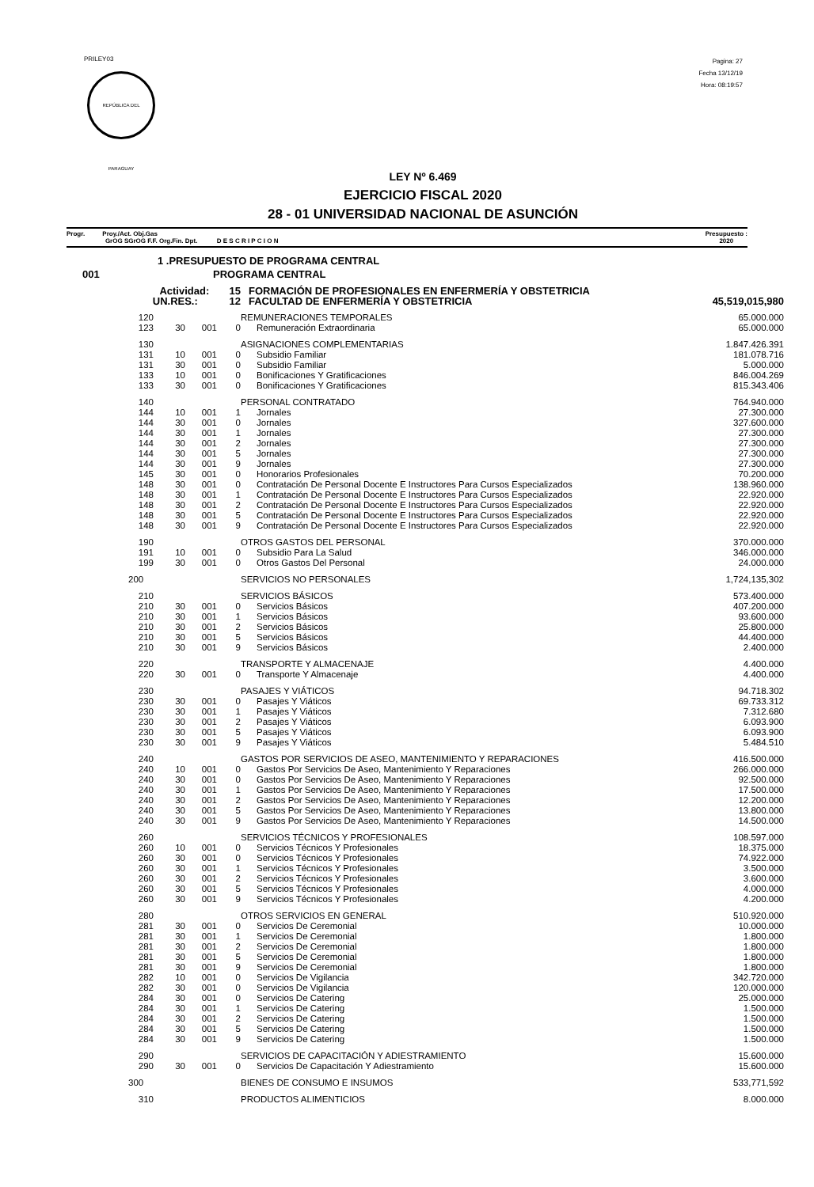PRILEY03
REPÚBLICA DEL PARAGUAY
Pagina: 27
Fecha 13/12/19
Hora: 08:19:57
LEY Nº 6.469
EJERCICIO FISCAL 2020
28 - 01 UNIVERSIDAD NACIONAL DE ASUNCIÓN
Progr. Proy./Act. Obj.Gas
GrOG SGrOG F.F. Org.Fin. Dpt. D E S C R I P C I O N Presupuesto :
2020
| 1 .PRESUPUESTO DE PROGRAMA CENTRAL | | | | | |
| 001 | PROGRAMA CENTRAL | | | | |
| Actividad: 15 | | | | FORMACIÓN DE PROFESIONALES EN ENFERMERÍA Y OBSTETRICIA | |
| UN.RES.: 12 | | | | FACULTAD DE ENFERMERÍA Y OBSTETRICIA | 45,519,015,980 |
| 120 | | | | REMUNERACIONES TEMPORALES | 65.000.000 |
| 123 | 30 | 001 | 0 | Remuneración Extraordinaria | 65.000.000 |
| 130 | | | | ASIGNACIONES COMPLEMENTARIAS | 1.847.426.391 |
| 131 | 10 | 001 | 0 | Subsidio Familiar | 181.078.716 |
| 131 | 30 | 001 | 0 | Subsidio Familiar | 5.000.000 |
| 133 | 10 | 001 | 0 | Bonificaciones Y Gratificaciones | 846.004.269 |
| 133 | 30 | 001 | 0 | Bonificaciones Y Gratificaciones | 815.343.406 |
| 140 | | | | PERSONAL CONTRATADO | 764.940.000 |
| 144 | 10 | 001 | 1 | Jornales | 27.300.000 |
| 144 | 30 | 001 | 0 | Jornales | 327.600.000 |
| 144 | 30 | 001 | 1 | Jornales | 27.300.000 |
| 144 | 30 | 001 | 2 | Jornales | 27.300.000 |
| 144 | 30 | 001 | 5 | Jornales | 27.300.000 |
| 144 | 30 | 001 | 9 | Jornales | 27.300.000 |
| 145 | 30 | 001 | 0 | Honorarios Profesionales | 70.200.000 |
| 148 | 30 | 001 | 0 | Contratación De Personal Docente E Instructores Para Cursos Especializados | 138.960.000 |
| 148 | 30 | 001 | 1 | Contratación De Personal Docente E Instructores Para Cursos Especializados | 22.920.000 |
| 148 | 30 | 001 | 2 | Contratación De Personal Docente E Instructores Para Cursos Especializados | 22.920.000 |
| 148 | 30 | 001 | 5 | Contratación De Personal Docente E Instructores Para Cursos Especializados | 22.920.000 |
| 148 | 30 | 001 | 9 | Contratación De Personal Docente E Instructores Para Cursos Especializados | 22.920.000 |
| 190 | | | | OTROS GASTOS DEL PERSONAL | 370.000.000 |
| 191 | 10 | 001 | 0 | Subsidio Para La Salud | 346.000.000 |
| 199 | 30 | 001 | 0 | Otros Gastos Del Personal | 24.000.000 |
| 200 | | | | SERVICIOS NO PERSONALES | 1,724,135,302 |
| 210 | | | | SERVICIOS BÁSICOS | 573.400.000 |
| 210 | 30 | 001 | 0 | Servicios Básicos | 407.200.000 |
| 210 | 30 | 001 | 1 | Servicios Básicos | 93.600.000 |
| 210 | 30 | 001 | 2 | Servicios Básicos | 25.800.000 |
| 210 | 30 | 001 | 5 | Servicios Básicos | 44.400.000 |
| 210 | 30 | 001 | 9 | Servicios Básicos | 2.400.000 |
| 220 | | | | TRANSPORTE Y ALMACENAJE | 4.400.000 |
| 220 | 30 | 001 | 0 | Transporte Y Almacenaje | 4.400.000 |
| 230 | | | | PASAJES Y VIÁTICOS | 94.718.302 |
| 230 | 30 | 001 | 0 | Pasajes Y Viáticos | 69.733.312 |
| 230 | 30 | 001 | 1 | Pasajes Y Viáticos | 7.312.680 |
| 230 | 30 | 001 | 2 | Pasajes Y Viáticos | 6.093.900 |
| 230 | 30 | 001 | 5 | Pasajes Y Viáticos | 6.093.900 |
| 230 | 30 | 001 | 9 | Pasajes Y Viáticos | 5.484.510 |
| 240 | | | | GASTOS POR SERVICIOS DE ASEO, MANTENIMIENTO Y REPARACIONES | 416.500.000 |
| 240 | 10 | 001 | 0 | Gastos Por Servicios De Aseo, Mantenimiento Y Reparaciones | 266.000.000 |
| 240 | 30 | 001 | 0 | Gastos Por Servicios De Aseo, Mantenimiento Y Reparaciones | 92.500.000 |
| 240 | 30 | 001 | 1 | Gastos Por Servicios De Aseo, Mantenimiento Y Reparaciones | 17.500.000 |
| 240 | 30 | 001 | 2 | Gastos Por Servicios De Aseo, Mantenimiento Y Reparaciones | 12.200.000 |
| 240 | 30 | 001 | 5 | Gastos Por Servicios De Aseo, Mantenimiento Y Reparaciones | 13.800.000 |
| 240 | 30 | 001 | 9 | Gastos Por Servicios De Aseo, Mantenimiento Y Reparaciones | 14.500.000 |
| 260 | | | | SERVICIOS TÉCNICOS Y PROFESIONALES | 108.597.000 |
| 260 | 10 | 001 | 0 | Servicios Técnicos Y Profesionales | 18.375.000 |
| 260 | 30 | 001 | 0 | Servicios Técnicos Y Profesionales | 74.922.000 |
| 260 | 30 | 001 | 1 | Servicios Técnicos Y Profesionales | 3.500.000 |
| 260 | 30 | 001 | 2 | Servicios Técnicos Y Profesionales | 3.600.000 |
| 260 | 30 | 001 | 5 | Servicios Técnicos Y Profesionales | 4.000.000 |
| 260 | 30 | 001 | 9 | Servicios Técnicos Y Profesionales | 4.200.000 |
| 280 | | | | OTROS SERVICIOS EN GENERAL | 510.920.000 |
| 281 | 30 | 001 | 0 | Servicios De Ceremonial | 10.000.000 |
| 281 | 30 | 001 | 1 | Servicios De Ceremonial | 1.800.000 |
| 281 | 30 | 001 | 2 | Servicios De Ceremonial | 1.800.000 |
| 281 | 30 | 001 | 5 | Servicios De Ceremonial | 1.800.000 |
| 281 | 30 | 001 | 9 | Servicios De Ceremonial | 1.800.000 |
| 282 | 10 | 001 | 0 | Servicios De Vigilancia | 342.720.000 |
| 282 | 30 | 001 | 0 | Servicios De Vigilancia | 120.000.000 |
| 284 | 30 | 001 | 0 | Servicios De Catering | 25.000.000 |
| 284 | 30 | 001 | 1 | Servicios De Catering | 1.500.000 |
| 284 | 30 | 001 | 2 | Servicios De Catering | 1.500.000 |
| 284 | 30 | 001 | 5 | Servicios De Catering | 1.500.000 |
| 284 | 30 | 001 | 9 | Servicios De Catering | 1.500.000 |
| 290 | | | | SERVICIOS DE CAPACITACIÓN Y ADIESTRAMIENTO | 15.600.000 |
| 290 | 30 | 001 | 0 | Servicios De Capacitación Y Adiestramiento | 15.600.000 |
| 300 | | | | BIENES DE CONSUMO E INSUMOS | 533,771,592 |
| 310 | | | | PRODUCTOS ALIMENTICIOS | 8.000.000 |